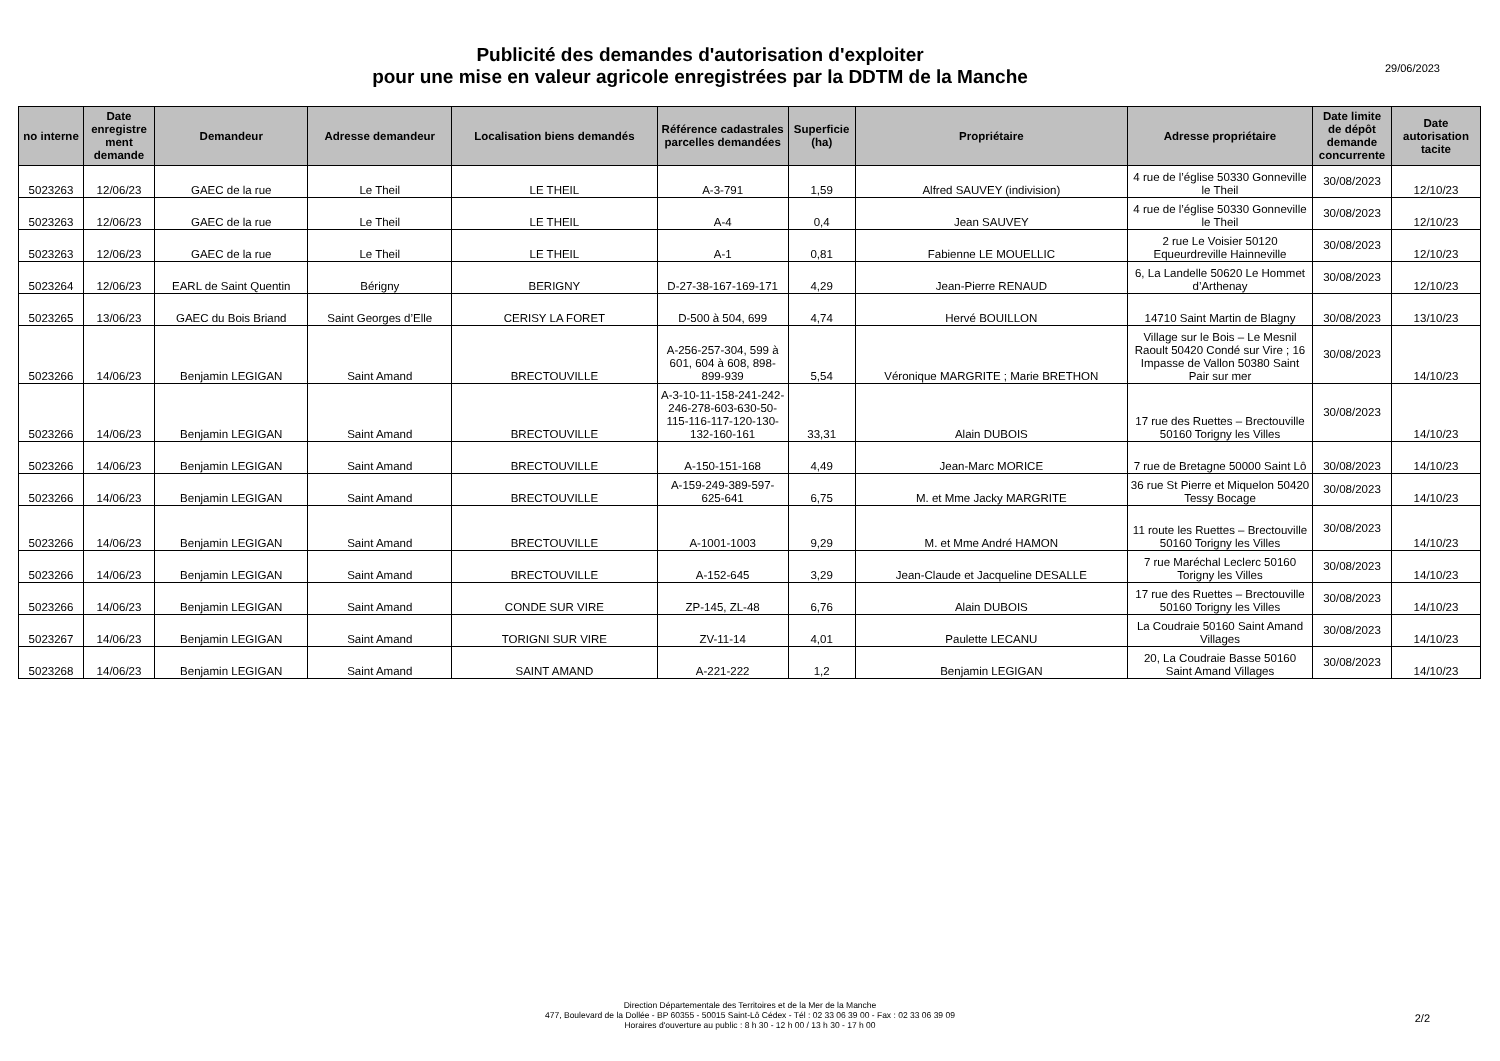Publicité des demandes d'autorisation d'exploiter
pour une mise en valeur agricole enregistrées par la DDTM de la Manche
29/06/2023
| no interne | Date enregistre ment demande | Demandeur | Adresse demandeur | Localisation biens demandés | Référence cadastrales parcelles demandées | Superficie (ha) | Propriétaire | Adresse propriétaire | Date limite de dépôt demande concurrente | Date autorisation tacite |
| --- | --- | --- | --- | --- | --- | --- | --- | --- | --- | --- |
| 5023263 | 12/06/23 | GAEC de la rue | Le Theil | LE THEIL | A-3-791 | 1,59 | Alfred SAUVEY (indivision) | 4 rue de l’église 50330 Gonneville le Theil | 30/08/2023 | 12/10/23 |
| 5023263 | 12/06/23 | GAEC de la rue | Le Theil | LE THEIL | A-4 | 0,4 | Jean SAUVEY | 4 rue de l’église 50330 Gonneville le Theil | 30/08/2023 | 12/10/23 |
| 5023263 | 12/06/23 | GAEC de la rue | Le Theil | LE THEIL | A-1 | 0,81 | Fabienne LE MOUELLIC | 2 rue Le Voisier 50120 Equeurdreville Hainneville | 30/08/2023 | 12/10/23 |
| 5023264 | 12/06/23 | EARL de Saint Quentin | Bérigny | BERIGNY | D-27-38-167-169-171 | 4,29 | Jean-Pierre RENAUD | 6, La Landelle 50620 Le Hommet d’Arthenay | 30/08/2023 | 12/10/23 |
| 5023265 | 13/06/23 | GAEC du Bois Briand | Saint Georges d’Elle | CERISY LA FORET | D-500 à 504, 699 | 4,74 | Hervé BOUILLON | 14710 Saint Martin de Blagny | 30/08/2023 | 13/10/23 |
| 5023266 | 14/06/23 | Benjamin LEGIGAN | Saint Amand | BRECTOUVILLE | A-256-257-304, 599 à 601, 604 à 608, 898-899-939 | 5,54 | Véronique MARGRITE ; Marie BRETHON | Village sur le Bois – Le Mesnil Raoult 50420 Condé sur Vire ; 16 Impasse de Vallon 50380 Saint Pair sur mer | 30/08/2023 | 14/10/23 |
| 5023266 | 14/06/23 | Benjamin LEGIGAN | Saint Amand | BRECTOUVILLE | A-3-10-11-158-241-242-246-278-603-630-50-115-116-117-120-130-132-160-161 | 33,31 | Alain DUBOIS | 17 rue des Ruettes – Brectouville 50160 Torigny les Villes | 30/08/2023 | 14/10/23 |
| 5023266 | 14/06/23 | Benjamin LEGIGAN | Saint Amand | BRECTOUVILLE | A-150-151-168 | 4,49 | Jean-Marc MORICE | 7 rue de Bretagne 50000 Saint Lô | 30/08/2023 | 14/10/23 |
| 5023266 | 14/06/23 | Benjamin LEGIGAN | Saint Amand | BRECTOUVILLE | A-159-249-389-597-625-641 | 6,75 | M. et Mme Jacky MARGRITE | 36 rue St Pierre et Miquelon 50420 Tessy Bocage | 30/08/2023 | 14/10/23 |
| 5023266 | 14/06/23 | Benjamin LEGIGAN | Saint Amand | BRECTOUVILLE | A-1001-1003 | 9,29 | M. et Mme André HAMON | 11 route les Ruettes – Brectouville 50160 Torigny les Villes | 30/08/2023 | 14/10/23 |
| 5023266 | 14/06/23 | Benjamin LEGIGAN | Saint Amand | BRECTOUVILLE | A-152-645 | 3,29 | Jean-Claude et Jacqueline DESALLE | 7 rue Maréchal Leclerc 50160 Torigny les Villes | 30/08/2023 | 14/10/23 |
| 5023266 | 14/06/23 | Benjamin LEGIGAN | Saint Amand | CONDE SUR VIRE | ZP-145, ZL-48 | 6,76 | Alain DUBOIS | 17 rue des Ruettes – Brectouville 50160 Torigny les Villes | 30/08/2023 | 14/10/23 |
| 5023267 | 14/06/23 | Benjamin LEGIGAN | Saint Amand | TORIGNI SUR VIRE | ZV-11-14 | 4,01 | Paulette LECANU | La Coudraie 50160 Saint Amand Villages | 30/08/2023 | 14/10/23 |
| 5023268 | 14/06/23 | Benjamin LEGIGAN | Saint Amand | SAINT AMAND | A-221-222 | 1,2 | Benjamin LEGIGAN | 20, La Coudraie Basse 50160 Saint Amand Villages | 30/08/2023 | 14/10/23 |
Direction Départementale des Territoires et de la Mer de la Manche
477, Boulevard de la Dollée - BP 60355 - 50015 Saint-Lô Cédex - Tél : 02 33 06 39 00 - Fax : 02 33 06 39 09
Horaires d'ouverture au public : 8 h 30 - 12 h 00 / 13 h 30 - 17 h 00
2/2